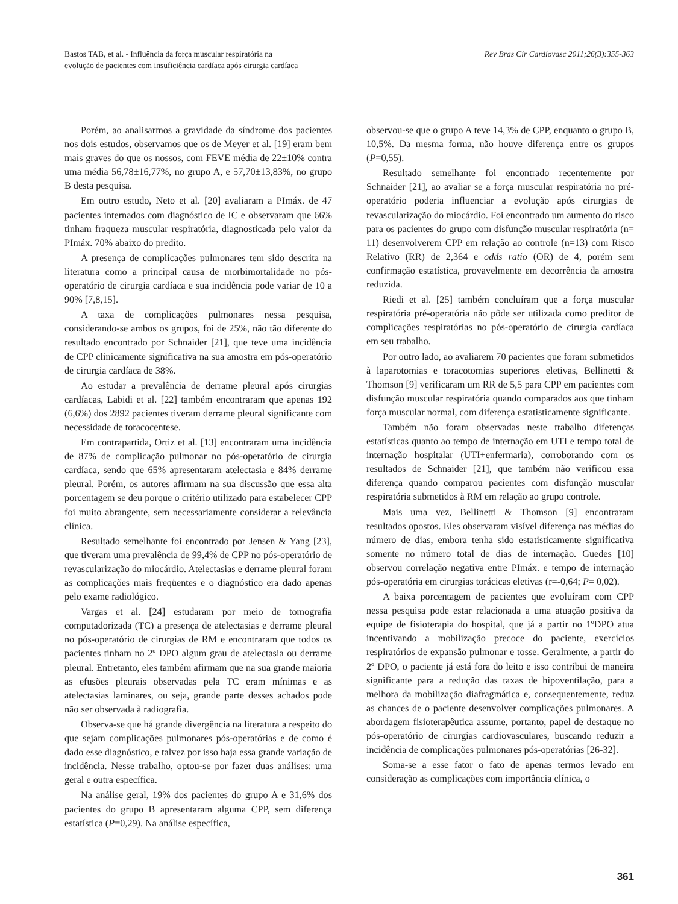Bastos TAB, et al. - Influência da força muscular respiratória na
evolução de pacientes com insuficiência cardíaca após cirurgia cardíaca
Rev Bras Cir Cardiovasc 2011;26(3):355-363
Porém, ao analisarmos a gravidade da síndrome dos pacientes nos dois estudos, observamos que os de Meyer et al. [19] eram bem mais graves do que os nossos, com FEVE média de 22±10% contra uma média 56,78±16,77%, no grupo A, e 57,70±13,83%, no grupo B desta pesquisa.
Em outro estudo, Neto et al. [20] avaliaram a PImáx. de 47 pacientes internados com diagnóstico de IC e observaram que 66% tinham fraqueza muscular respiratória, diagnosticada pelo valor da PImáx. 70% abaixo do predito.
A presença de complicações pulmonares tem sido descrita na literatura como a principal causa de morbimortalidade no pós-operatório de cirurgia cardíaca e sua incidência pode variar de 10 a 90% [7,8,15].
A taxa de complicações pulmonares nessa pesquisa, considerando-se ambos os grupos, foi de 25%, não tão diferente do resultado encontrado por Schnaider [21], que teve uma incidência de CPP clinicamente significativa na sua amostra em pós-operatório de cirurgia cardíaca de 38%.
Ao estudar a prevalência de derrame pleural após cirurgias cardíacas, Labidi et al. [22] também encontraram que apenas 192 (6,6%) dos 2892 pacientes tiveram derrame pleural significante com necessidade de toracocentese.
Em contrapartida, Ortiz et al. [13] encontraram uma incidência de 87% de complicação pulmonar no pós-operatório de cirurgia cardíaca, sendo que 65% apresentaram atelectasia e 84% derrame pleural. Porém, os autores afirmam na sua discussão que essa alta porcentagem se deu porque o critério utilizado para estabelecer CPP foi muito abrangente, sem necessariamente considerar a relevância clínica.
Resultado semelhante foi encontrado por Jensen & Yang [23], que tiveram uma prevalência de 99,4% de CPP no pós-operatório de revascularização do miocárdio. Atelectasias e derrame pleural foram as complicações mais freqüentes e o diagnóstico era dado apenas pelo exame radiológico.
Vargas et al. [24] estudaram por meio de tomografia computadorizada (TC) a presença de atelectasias e derrame pleural no pós-operatório de cirurgias de RM e encontraram que todos os pacientes tinham no 2º DPO algum grau de atelectasia ou derrame pleural. Entretanto, eles também afirmam que na sua grande maioria as efusões pleurais observadas pela TC eram mínimas e as atelectasias laminares, ou seja, grande parte desses achados pode não ser observada à radiografia.
Observa-se que há grande divergência na literatura a respeito do que sejam complicações pulmonares pós-operatórias e de como é dado esse diagnóstico, e talvez por isso haja essa grande variação de incidência. Nesse trabalho, optou-se por fazer duas análises: uma geral e outra específica.
Na análise geral, 19% dos pacientes do grupo A e 31,6% dos pacientes do grupo B apresentaram alguma CPP, sem diferença estatística (P=0,29). Na análise específica,
observou-se que o grupo A teve 14,3% de CPP, enquanto o grupo B, 10,5%. Da mesma forma, não houve diferença entre os grupos (P=0,55).
Resultado semelhante foi encontrado recentemente por Schnaider [21], ao avaliar se a força muscular respiratória no pré-operatório poderia influenciar a evolução após cirurgias de revascularização do miocárdio. Foi encontrado um aumento do risco para os pacientes do grupo com disfunção muscular respiratória (n= 11) desenvolverem CPP em relação ao controle (n=13) com Risco Relativo (RR) de 2,364 e odds ratio (OR) de 4, porém sem confirmação estatística, provavelmente em decorrência da amostra reduzida.
Riedi et al. [25] também concluíram que a força muscular respiratória pré-operatória não pôde ser utilizada como preditor de complicações respiratórias no pós-operatório de cirurgia cardíaca em seu trabalho.
Por outro lado, ao avaliarem 70 pacientes que foram submetidos à laparotomias e toracotomias superiores eletivas, Bellinetti & Thomson [9] verificaram um RR de 5,5 para CPP em pacientes com disfunção muscular respiratória quando comparados aos que tinham força muscular normal, com diferença estatisticamente significante.
Também não foram observadas neste trabalho diferenças estatísticas quanto ao tempo de internação em UTI e tempo total de internação hospitalar (UTI+enfermaria), corroborando com os resultados de Schnaider [21], que também não verificou essa diferença quando comparou pacientes com disfunção muscular respiratória submetidos à RM em relação ao grupo controle.
Mais uma vez, Bellinetti & Thomson [9] encontraram resultados opostos. Eles observaram visível diferença nas médias do número de dias, embora tenha sido estatisticamente significativa somente no número total de dias de internação. Guedes [10] observou correlação negativa entre PImáx. e tempo de internação pós-operatória em cirurgias torácicas eletivas (r=-0,64; P= 0,02).
A baixa porcentagem de pacientes que evoluíram com CPP nessa pesquisa pode estar relacionada a uma atuação positiva da equipe de fisioterapia do hospital, que já a partir no 1ºDPO atua incentivando a mobilização precoce do paciente, exercícios respiratórios de expansão pulmonar e tosse. Geralmente, a partir do 2º DPO, o paciente já está fora do leito e isso contribui de maneira significante para a redução das taxas de hipoventilação, para a melhora da mobilização diafragmática e, consequentemente, reduz as chances de o paciente desenvolver complicações pulmonares. A abordagem fisioterapêutica assume, portanto, papel de destaque no pós-operatório de cirurgias cardiovasculares, buscando reduzir a incidência de complicações pulmonares pós-operatórias [26-32].
Soma-se a esse fator o fato de apenas termos levado em consideração as complicações com importância clínica, o
361